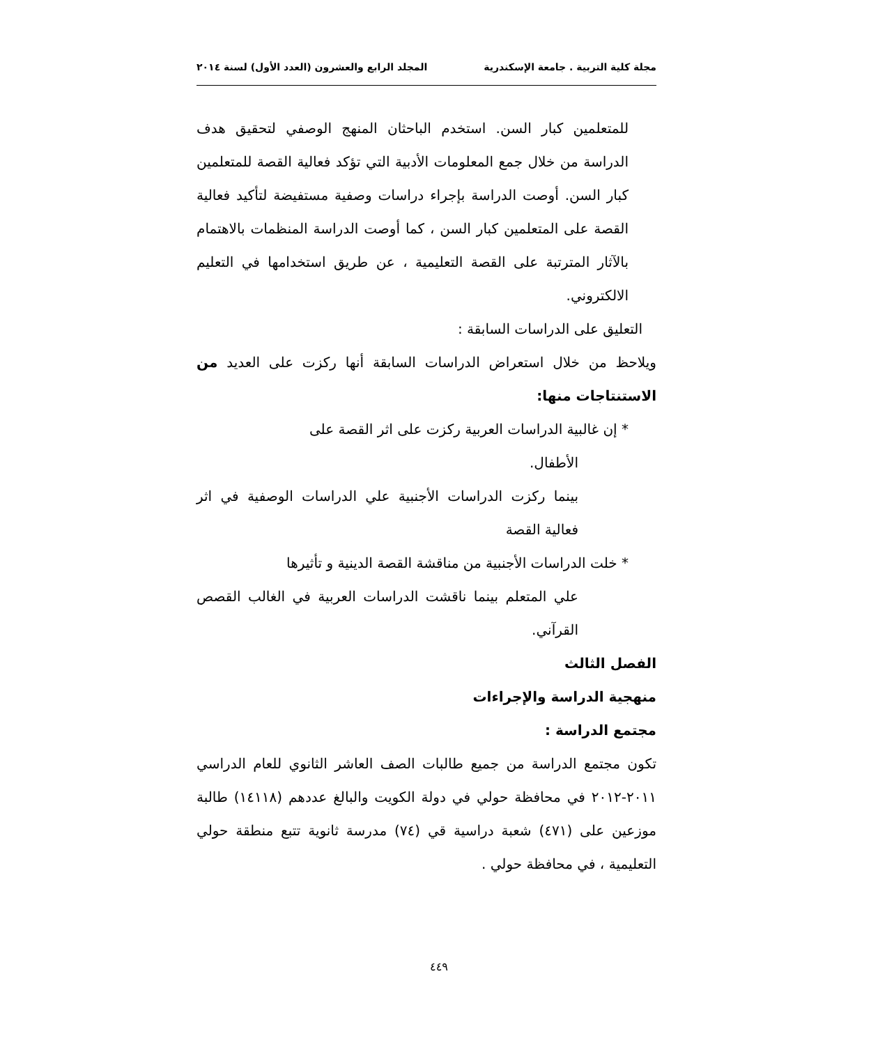مجلة كلية التربية . جامعة الإسكندرية المجلد الرابع والعشرون (العدد الأول) لسنة ٢٠١٤
للمتعلمين كبار السن. استخدم الباحثان المنهج الوصفي لتحقيق هدف الدراسة من خلال جمع المعلومات الأدبية التي تؤكد فعالية القصة للمتعلمين كبار السن. أوصت الدراسة بإجراء دراسات وصفية مستفيضة لتأكيد فعالية القصة على المتعلمين كبار السن ، كما أوصت الدراسة المنظمات بالاهتمام بالآثار المترتبة على القصة التعليمية ، عن طريق استخدامها في التعليم الالكتروني.
التعليق على الدراسات السابقة :
ويلاحظ من خلال استعراض الدراسات السابقة أنها ركزت على العديد من الاستنتاجات منها:
* إن غالبية الدراسات العربية ركزت على اثر القصة على
الأطفال.
بينما ركزت الدراسات الأجنبية علي الدراسات الوصفية في اثر فعالية القصة
* خلت الدراسات الأجنبية من مناقشة القصة الدينية و تأثيرها
علي المتعلم بينما ناقشت الدراسات العربية في الغالب القصص القرآني.
الفصل الثالث
منهجية الدراسة والإجراءات
مجتمع الدراسة :
تكون مجتمع الدراسة من جميع طالبات الصف العاشر الثانوي للعام الدراسي ٢٠١١-٢٠١٢ في محافظة حولي في دولة الكويت والبالغ عددهم (١٤١١٨) طالبة موزعين على (٤٧١) شعبة دراسية قي (٧٤) مدرسة ثانوية تتبع منطقة حولي التعليمية ، في محافظة حولي .
٤٤٩